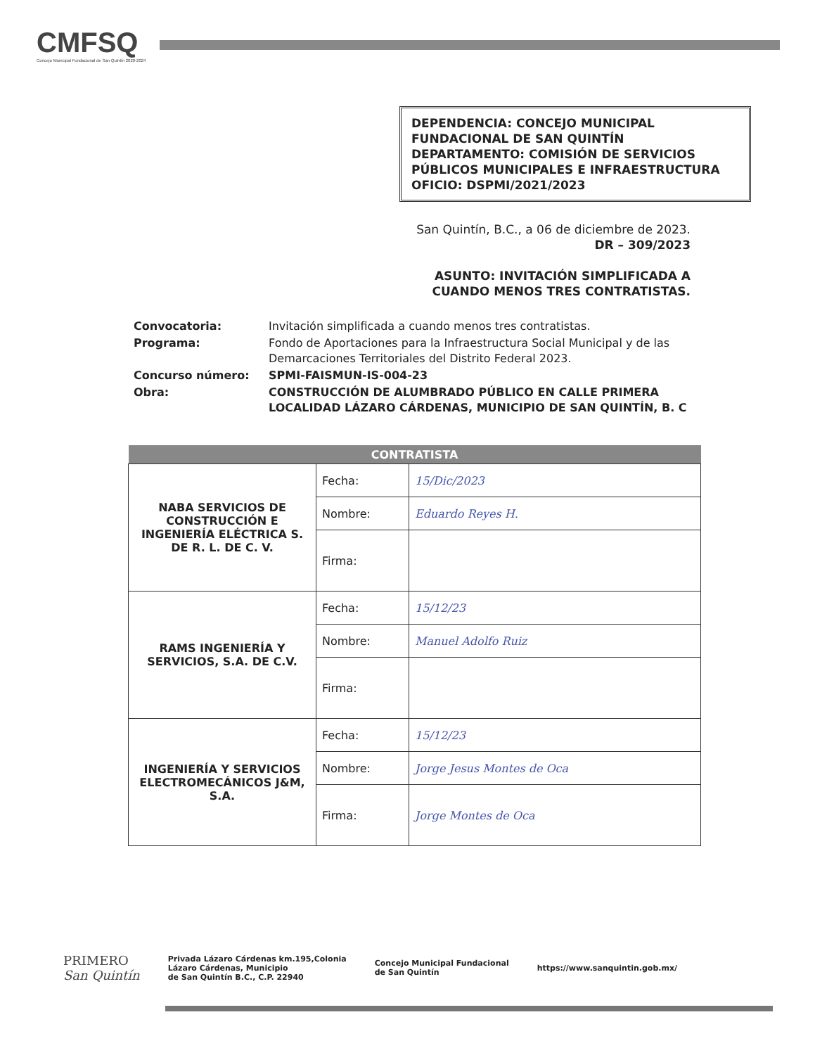CMFSQ
Concejo Municipal Fundacional de San Quintín 2020-2024
DEPENDENCIA: CONCEJO MUNICIPAL FUNDACIONAL DE SAN QUINTÍN
DEPARTAMENTO: COMISIÓN DE SERVICIOS PÚBLICOS MUNICIPALES E INFRAESTRUCTURA
OFICIO: DSPMI/2021/2023
San Quintín, B.C., a 06 de diciembre de 2023.
DR – 309/2023
ASUNTO: INVITACIÓN SIMPLIFICADA A
CUANDO MENOS TRES CONTRATISTAS.
Convocatoria:
Invitación simplificada a cuando menos tres contratistas.
Programa:
Fondo de Aportaciones para la Infraestructura Social Municipal y de las Demarcaciones Territoriales del Distrito Federal 2023.
Concurso número: SPMI-FAISMUN-IS-004-23 Obra: CONSTRUCCIÓN DE ALUMBRADO PÚBLICO EN CALLE PRIMERA LOCALIDAD LÁZARO CÁRDENAS, MUNICIPIO DE SAN QUINTÍN, B. C
| CONTRATISTA | | |
| --- | --- | --- |
| NABA SERVICIOS DE CONSTRUCCIÓN E INGENIERÍA ELÉCTRICA S. DE R. L. DE C. V. | Fecha: | 15/Dic/2023 |
| | Nombre: | Eduardo Reyes H. |
| | Firma: | |
| RAMS INGENIERÍA Y SERVICIOS, S.A. DE C.V. | Fecha: | 15/12/23 |
| | Nombre: | Manuel Adolfo Ruiz |
| | Firma: | |
| INGENIERÍA Y SERVICIOS ELECTROMECÁNICOS J&M, S.A. | Fecha: | 15/12/23 |
| | Nombre: | Jorge Jesus Montes de Oca |
| | Firma: | Jorge Montes de Oca |
PRIMERO
San Quintín
Privada Lázaro Cárdenas km.195,Colonia
Lázaro Cárdenas, Municipio
de San Quintín B.C., C.P. 22940
Concejo Municipal Fundacional
de San Quintín
https://www.sanquintin.gob.mx/